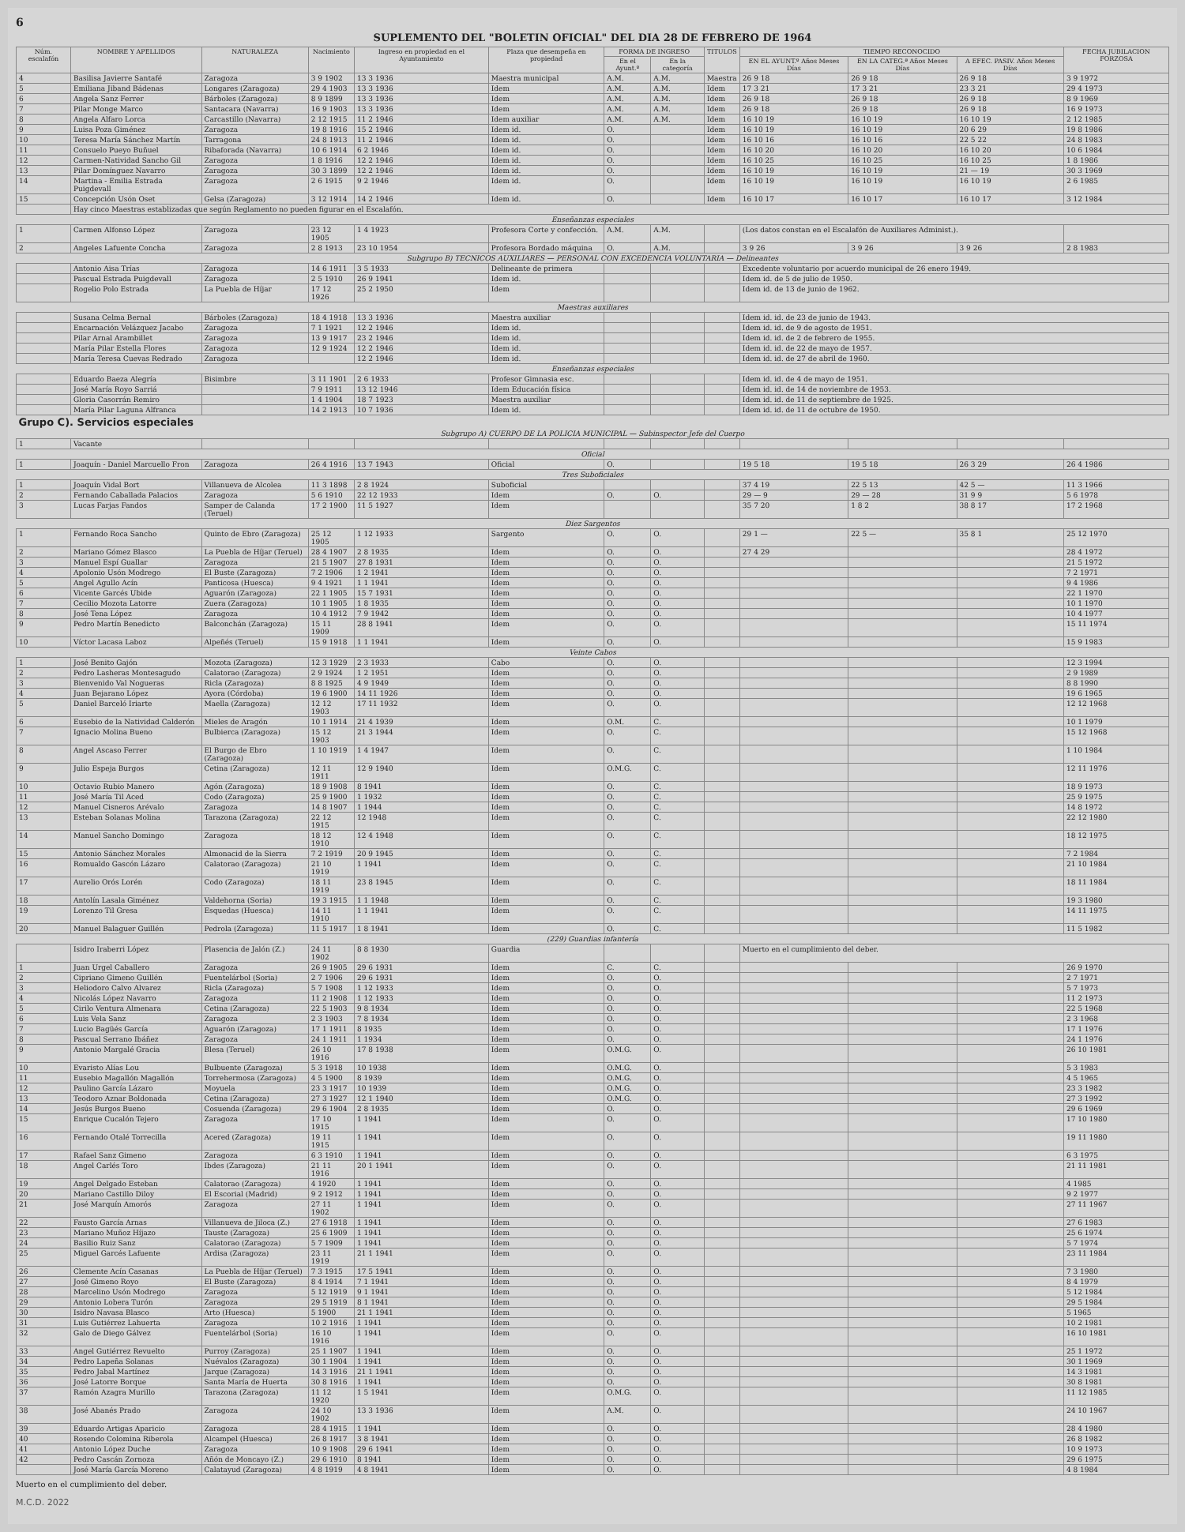6
SUPLEMENTO DEL "BOLETIN OFICIAL" DEL DIA 28 DE FEBRERO DE 1964
| Núm. escalafón | NOMBRE Y APELLIDOS | NATURALEZA | Nacimiento | Ingreso en propiedad en el Ayuntamiento | Plaza que desempeña en propiedad | FORMA DE INGRESO | | TITULOS | TIEMPO RECONOCIDO | | | FECHA JUBILACION FORZOSA |
| --- | --- | --- | --- | --- | --- | --- | --- | --- | --- | --- | --- | --- |
| | | | | | | En el Ayunt.º | En la categoría | | EN EL AYUNT.º Años Meses Días | EN LA CATEG.ª Años Meses Días | A EFEC. PASIV. Años Meses Días | |
| 4 | Basilisa Javierre Santafé | Zaragoza | 3 9 1902 | 13 3 1936 | Maestra municipal | A.M. | A.M. | Maestra | 26 9 18 | 26 9 18 | 26 9 18 | 3 9 1972 |
| 5 | Emiliana Jiband Bádenas | Longares (Zaragoza) | 29 4 1903 | 13 3 1936 | Idem | A.M. | A.M. | Idem | 17 3 21 | 17 3 21 | 23 3 21 | 29 4 1973 |
| 6 | Angela Sanz Ferrer | Bárboles (Zaragoza) | 8 9 1899 | 13 3 1936 | Idem | A.M. | A.M. | Idem | 26 9 18 | 26 9 18 | 26 9 18 | 8 9 1969 |
| 7 | Pilar Monge Marco | Santacara (Navarra) | 16 9 1903 | 13 3 1936 | Idem | A.M. | A.M. | Idem | 26 9 18 | 26 9 18 | 26 9 18 | 16 9 1973 |
| 8 | Angela Alfaro Lorca | Carcastillo (Navarra) | 2 12 1915 | 11 2 1946 | Idem auxiliar | A.M. | A.M. | Idem | 16 10 19 | 16 10 19 | 16 10 19 | 2 12 1985 |
| 9 | Luisa Poza Giménez | Zaragoza | 19 8 1916 | 15 2 1946 | Idem id. | O. | | Idem | 16 10 19 | 16 10 19 | 20 6 29 | 19 8 1986 |
| 10 | Teresa María Sánchez Martín | Tarragona | 24 8 1913 | 11 2 1946 | Idem id. | O. | | Idem | 16 10 16 | 16 10 16 | 22 5 22 | 24 8 1983 |
| 11 | Consuelo Pueyo Buñuel | Ribaforada (Navarra) | 10 6 1914 | 6 2 1946 | Idem id. | O. | | Idem | 16 10 20 | 16 10 20 | 16 10 20 | 10 6 1984 |
| 12 | Carmen-Natividad Sancho Gil | Zaragoza | 1 8 1916 | 12 2 1946 | Idem id. | O. | | Idem | 16 10 25 | 16 10 25 | 16 10 25 | 1 8 1986 |
| 13 | Pilar Domínguez Navarro | Zaragoza | 30 3 1899 | 12 2 1946 | Idem id. | O. | | Idem | 16 10 19 | 16 10 19 | 21 — 19 | 30 3 1969 |
| 14 | Martina - Emilia Estrada Puigdevall | Zaragoza | 2 6 1915 | 9 2 1946 | Idem id. | O. | | Idem | 16 10 19 | 16 10 19 | 16 10 19 | 2 6 1985 |
| 15 | Concepción Usón Oset | Gelsa (Zaragoza) | 3 12 1914 | 14 2 1946 | Idem id. | O. | | Idem | 16 10 17 | 16 10 17 | 16 10 17 | 3 12 1984 |
| | Hay cinco Maestras establizadas que según Reglamento no pueden figurar en el Escalafón. | | | | | | | | | | | |
| Enseñanzas especiales | | | | | | | | | | | | |
| 1 | Carmen Alfonso López | Zaragoza | 23 12 1905 | 1 4 1923 | Profesora Corte y confección. | A.M. | A.M. | | (Los datos constan en el Escalafón de Auxiliares Administ.). | | | |
| 2 | Angeles Lafuente Concha | Zaragoza | 2 8 1913 | 23 10 1954 | Profesora Bordado máquina | O. | A.M. | | 3 9 26 | 3 9 26 | 3 9 26 | 2 8 1983 |
| Subgrupo B) TECNICOS AUXILIARES — PERSONAL CON EXCEDENCIA VOLUNTARIA — Delineantes | | | | | | | | | | | | |
| | Antonio Aisa Trías | Zaragoza | 14 6 1911 | 3 5 1933 | Delineante de primera | | | | Excedente voluntario por acuerdo municipal de 26 enero 1949. | | | |
| | Pascual Estrada Puigdevall | Zaragoza | 2 5 1910 | 26 9 1941 | Idem id. | | | | Idem id. de 5 de julio de 1950. | | | |
| | Rogelio Polo Estrada | La Puebla de Híjar | 17 12 1926 | 25 2 1950 | Idem | | | | Idem id. de 13 de junio de 1962. | | | |
| Maestras auxiliares | | | | | | | | | | | | |
| | Susana Celma Bernal | Bárboles (Zaragoza) | 18 4 1918 | 13 3 1936 | Maestra auxiliar | | | | Idem id. id. de 23 de junio de 1943. | | | |
| | Encarnación Velázquez Jacabo | Zaragoza | 7 1 1921 | 12 2 1946 | Idem id. | | | | Idem id. id. de 9 de agosto de 1951. | | | |
| | Pilar Arnal Arambillet | Zaragoza | 13 9 1917 | 23 2 1946 | Idem id. | | | | Idem id. id. de 2 de febrero de 1955. | | | |
| | María Pilar Estella Flores | Zaragoza | 12 9 1924 | 12 2 1946 | Idem id. | | | | Idem id. id. de 22 de mayo de 1957. | | | |
| | María Teresa Cuevas Redrado | Zaragoza | | 12 2 1946 | Idem id. | | | | Idem id. id. de 27 de abril de 1960. | | | |
| Enseñanzas especiales | | | | | | | | | | | | |
| | Eduardo Baeza Alegría | Bisimbre | 3 11 1901 | 2 6 1933 | Profesor Gimnasia esc. | | | | Idem id. id. de 4 de mayo de 1951. | | | |
| | José María Royo Sarriá | | 7 9 1911 | 13 12 1946 | Idem Educación física | | | | Idem id. id. de 14 de noviembre de 1953. | | | |
| | Gloria Casorrán Remiro | | 1 4 1904 | 18 7 1923 | Maestra auxiliar | | | | Idem id. id. de 11 de septiembre de 1925. | | | |
| | María Pilar Laguna Alfranca | | 14 2 1913 | 10 7 1936 | Idem id. | | | | Idem id. id. de 11 de octubre de 1950. | | | |
| Grupo C). Servicios especiales | | | | | | | | | | | | |
| Subgrupo A) CUERPO DE LA POLICIA MUNICIPAL — Subinspector Jefe del Cuerpo | | | | | | | | | | | | |
| 1 | Vacante | | | | | | | | | | | |
| Oficial | | | | | | | | | | | | |
| 1 | Joaquín - Daniel Marcuello Fron | Zaragoza | 26 4 1916 | 13 7 1943 | Oficial | O. | | | 19 5 18 | 19 5 18 | 26 3 29 | 26 4 1986 |
| Tres Suboficiales | | | | | | | | | | | | |
| 1 | Joaquín Vidal Bort | Villanueva de Alcolea | 11 3 1898 | 2 8 1924 | Suboficial | | | | 37 4 19 | 22 5 13 | 42 5 — | 11 3 1966 |
| 2 | Fernando Caballada Palacios | Zaragoza | 5 6 1910 | 22 12 1933 | Idem | O. | O. | | 29 — 9 | 29 — 28 | 31 9 9 | 5 6 1978 |
| 3 | Lucas Farjas Fandos | Samper de Calanda (Teruel) | 17 2 1900 | 11 5 1927 | Idem | | | | 35 7 20 | 1 8 2 | 38 8 17 | 17 2 1968 |
| Diez Sargentos | | | | | | | | | | | | |
| 1 | Fernando Roca Sancho | Quinto de Ebro (Zaragoza) | 25 12 1905 | 1 12 1933 | Sargento | O. | O. | | 29 1 — | 22 5 — | 35 8 1 | 25 12 1970 |
| 2 | Mariano Gómez Blasco | La Puebla de Híjar (Teruel) | 28 4 1907 | 2 8 1935 | Idem | O. | O. | | 27 4 29 | | | 28 4 1972 |
| 3 | Manuel Espí Guallar | Zaragoza | 21 5 1907 | 27 8 1931 | Idem | O. | O. | | | | | 21 5 1972 |
| 4 | Apolonio Usón Modrego | El Buste (Zaragoza) | 7 2 1906 | 1 2 1941 | Idem | O. | O. | | | | | 7 2 1971 |
| 5 | Angel Agullo Acín | Panticosa (Huesca) | 9 4 1921 | 1 1 1941 | Idem | O. | O. | | | | | 9 4 1986 |
| 6 | Vicente Garcés Ubide | Aguarón (Zaragoza) | 22 1 1905 | 15 7 1931 | Idem | O. | O. | | | | | 22 1 1970 |
| 7 | Cecilio Mozota Latorre | Zuera (Zaragoza) | 10 1 1905 | 1 8 1935 | Idem | O. | O. | | | | | 10 1 1970 |
| 8 | José Tena López | Zaragoza | 10 4 1912 | 7 9 1942 | Idem | O. | O. | | | | | 10 4 1977 |
| 9 | Pedro Martín Benedicto | Balconchán (Zaragoza) | 15 11 1909 | 28 8 1941 | Idem | O. | O. | | | | | 15 11 1974 |
| 10 | Víctor Lacasa Laboz | Alpeñés (Teruel) | 15 9 1918 | 1 1 1941 | Idem | O. | O. | | | | | 15 9 1983 |
| Veinte Cabos | | | | | | | | | | | | |
| 1 | José Benito Gajón | Mozota (Zaragoza) | 12 3 1929 | 2 3 1933 | Cabo | O. | O. | | | | | 12 3 1994 |
| 2 | Pedro Lasheras Montesagudo | Calatorao (Zaragoza) | 2 9 1924 | 1 2 1951 | Idem | O. | O. | | | | | 2 9 1989 |
| 3 | Bienvenido Val Nogueras | Ricla (Zaragoza) | 8 8 1925 | 4 9 1949 | Idem | O. | O. | | | | | 8 8 1990 |
| 4 | Juan Bejarano López | Ayora (Córdoba) | 19 6 1900 | 14 11 1926 | Idem | O. | O. | | | | | 19 6 1965 |
| 5 | Daniel Barceló Iriarte | Maella (Zaragoza) | 12 12 1903 | 17 11 1932 | Idem | O. | O. | | | | | 12 12 1968 |
| 6 | Eusebio de la Natividad Calderón | Mieles de Aragón | 10 1 1914 | 21 4 1939 | Idem | O.M. | C. | | | | | 10 1 1979 |
| 7 | Ignacio Molina Bueno | Bulbierca (Zaragoza) | 15 12 1903 | 21 3 1944 | Idem | O. | C. | | | | | 15 12 1968 |
| 8 | Angel Ascaso Ferrer | El Burgo de Ebro (Zaragoza) | 1 10 1919 | 1 4 1947 | Idem | O. | C. | | | | | 1 10 1984 |
| 9 | Julio Espeja Burgos | Cetina (Zaragoza) | 12 11 1911 | 12 9 1940 | Idem | O.M.G. | C. | | | | | 12 11 1976 |
| 10 | Octavio Rubio Manero | Agón (Zaragoza) | 18 9 1908 | 8 1941 | Idem | O. | C. | | | | | 18 9 1973 |
| 11 | José María Til Aced | Codo (Zaragoza) | 25 9 1900 | 1 1932 | Idem | O. | C. | | | | | 25 9 1975 |
| 12 | Manuel Cisneros Arévalo | Zaragoza | 14 8 1907 | 1 1944 | Idem | O. | C. | | | | | 14 8 1972 |
| 13 | Esteban Solanas Molina | Tarazona (Zaragoza) | 22 12 1915 | 12 1948 | Idem | O. | C. | | | | | 22 12 1980 |
| 14 | Manuel Sancho Domingo | Zaragoza | 18 12 1910 | 12 4 1948 | Idem | O. | C. | | | | | 18 12 1975 |
| 15 | Antonio Sánchez Morales | Almonacid de la Sierra | 7 2 1919 | 20 9 1945 | Idem | O. | C. | | | | | 7 2 1984 |
| 16 | Romualdo Gascón Lázaro | Calatorao (Zaragoza) | 21 10 1919 | 1 1941 | Idem | O. | C. | | | | | 21 10 1984 |
| 17 | Aurelio Orós Lorén | Codo (Zaragoza) | 18 11 1919 | 23 8 1945 | Idem | O. | C. | | | | | 18 11 1984 |
| 18 | Antolín Lasala Giménez | Valdehorna (Soria) | 19 3 1915 | 1 1 1948 | Idem | O. | C. | | | | | 19 3 1980 |
| 19 | Lorenzo Til Gresa | Esquedas (Huesca) | 14 11 1910 | 1 1 1941 | Idem | O. | C. | | | | | 14 11 1975 |
| 20 | Manuel Balaguer Guillén | Pedrola (Zaragoza) | 11 5 1917 | 1 8 1941 | Idem | O. | C. | | | | | 11 5 1982 |
| (229) Guardias infantería | | | | | | | | | | | | |
| | Isidro Iraberri López | Plasencia de Jalón (Z.) | 24 11 1902 | 8 8 1930 | Guardia | | | | Muerto en el cumplimiento del deber. | | | |
| 1 | Juan Urgel Caballero | Zaragoza | 26 9 1905 | 29 6 1931 | Idem | C. | C. | | | | | 26 9 1970 |
| 2 | Cipriano Gimeno Guillén | Fuentelárbol (Soria) | 2 7 1906 | 29 6 1931 | Idem | O. | O. | | | | | 2 7 1971 |
| 3 | Heliodoro Calvo Alvarez | Ricla (Zaragoza) | 5 7 1908 | 1 12 1933 | Idem | O. | O. | | | | | 5 7 1973 |
| 4 | Nicolás López Navarro | Zaragoza | 11 2 1908 | 1 12 1933 | Idem | O. | O. | | | | | 11 2 1973 |
| 5 | Cirilo Ventura Almenara | Cetina (Zaragoza) | 22 5 1903 | 9 8 1934 | Idem | O. | O. | | | | | 22 5 1968 |
| 6 | Luis Vela Sanz | Zaragoza | 2 3 1903 | 7 8 1934 | Idem | O. | O. | | | | | 2 3 1968 |
| 7 | Lucio Bagüés García | Aguarón (Zaragoza) | 17 1 1911 | 8 1935 | Idem | O. | O. | | | | | 17 1 1976 |
| 8 | Pascual Serrano Ibáñez | Zaragoza | 24 1 1911 | 1 1934 | Idem | O. | O. | | | | | 24 1 1976 |
| 9 | Antonio Margalé Gracia | Blesa (Teruel) | 26 10 1916 | 17 8 1938 | Idem | O.M.G. | O. | | | | | 26 10 1981 |
| 10 | Evaristo Alías Lou | Bulbuente (Zaragoza) | 5 3 1918 | 10 1938 | Idem | O.M.G. | O. | | | | | 5 3 1983 |
| 11 | Eusebio Magallón Magallón | Torrehermosa (Zaragoza) | 4 5 1900 | 8 1939 | Idem | O.M.G. | O. | | | | | 4 5 1965 |
| 12 | Paulino García Lázaro | Moyuela | 23 3 1917 | 10 1939 | Idem | O.M.G. | O. | | | | | 23 3 1982 |
| 13 | Teodoro Aznar Boldonada | Cetina (Zaragoza) | 27 3 1927 | 12 1 1940 | Idem | O.M.G. | O. | | | | | 27 3 1992 |
| 14 | Jesús Burgos Bueno | Cosuenda (Zaragoza) | 29 6 1904 | 2 8 1935 | Idem | O. | O. | | | | | 29 6 1969 |
| 15 | Enrique Cucalón Tejero | Zaragoza | 17 10 1915 | 1 1941 | Idem | O. | O. | | | | | 17 10 1980 |
| 16 | Fernando Otalé Torrecilla | Acered (Zaragoza) | 19 11 1915 | 1 1941 | Idem | O. | O. | | | | | 19 11 1980 |
| 17 | Rafael Sanz Gimeno | Zaragoza | 6 3 1910 | 1 1941 | Idem | O. | O. | | | | | 6 3 1975 |
| 18 | Angel Carlés Toro | Ibdes (Zaragoza) | 21 11 1916 | 20 1 1941 | Idem | O. | O. | | | | | 21 11 1981 |
| 19 | Angel Delgado Esteban | Calatorao (Zaragoza) | 4 1920 | 1 1941 | Idem | O. | O. | | | | | 4 1985 |
| 20 | Mariano Castillo Diloy | El Escorial (Madrid) | 9 2 1912 | 1 1941 | Idem | O. | O. | | | | | 9 2 1977 |
| 21 | José Marquín Amorós | Zaragoza | 27 11 1902 | 1 1941 | Idem | O. | O. | | | | | 27 11 1967 |
| 22 | Fausto García Arnas | Villanueva de Jiloca (Z.) | 27 6 1918 | 1 1941 | Idem | O. | O. | | | | | 27 6 1983 |
| 23 | Mariano Muñoz Híjazo | Tauste (Zaragoza) | 25 6 1909 | 1 1941 | Idem | O. | O. | | | | | 25 6 1974 |
| 24 | Basilio Ruiz Sanz | Calatorao (Zaragoza) | 5 7 1909 | 1 1941 | Idem | O. | O. | | | | | 5 7 1974 |
| 25 | Miguel Garcés Lafuente | Ardisa (Zaragoza) | 23 11 1919 | 21 1 1941 | Idem | O. | O. | | | | | 23 11 1984 |
| 26 | Clemente Acín Casanas | La Puebla de Híjar (Teruel) | 7 3 1915 | 17 5 1941 | Idem | O. | O. | | | | | 7 3 1980 |
| 27 | José Gimeno Royo | El Buste (Zaragoza) | 8 4 1914 | 7 1 1941 | Idem | O. | O. | | | | | 8 4 1979 |
| 28 | Marcelino Usón Modrego | Zaragoza | 5 12 1919 | 9 1 1941 | Idem | O. | O. | | | | | 5 12 1984 |
| 29 | Antonio Lobera Turón | Zaragoza | 29 5 1919 | 8 1 1941 | Idem | O. | O. | | | | | 29 5 1984 |
| 30 | Isidro Navasa Blasco | Arto (Huesca) | 5 1900 | 21 1 1941 | Idem | O. | O. | | | | | 5 1965 |
| 31 | Luis Gutiérrez Lahuerta | Zaragoza | 10 2 1916 | 1 1941 | Idem | O. | O. | | | | | 10 2 1981 |
| 32 | Galo de Diego Gálvez | Fuentelárbol (Soria) | 16 10 1916 | 1 1941 | Idem | O. | O. | | | | | 16 10 1981 |
| 33 | Angel Gutiérrez Revuelto | Purroy (Zaragoza) | 25 1 1907 | 1 1941 | Idem | O. | O. | | | | | 25 1 1972 |
| 34 | Pedro Lapeña Solanas | Nuévalos (Zaragoza) | 30 1 1904 | 1 1941 | Idem | O. | O. | | | | | 30 1 1969 |
| 35 | Pedro Jabal Martínez | Jarque (Zaragoza) | 14 3 1916 | 21 1 1941 | Idem | O. | O. | | | | | 14 3 1981 |
| 36 | José Latorre Borque | Santa María de Huerta | 30 8 1916 | 1 1941 | Idem | O. | O. | | | | | 30 8 1981 |
| 37 | Ramón Azagra Murillo | Tarazona (Zaragoza) | 11 12 1920 | 1 5 1941 | Idem | O.M.G. | O. | | | | | 11 12 1985 |
| 38 | José Abanés Prado | Zaragoza | 24 10 1902 | 13 3 1936 | Idem | A.M. | O. | | | | | 24 10 1967 |
| 39 | Eduardo Artigas Aparicio | Zaragoza | 28 4 1915 | 1 1941 | Idem | O. | O. | | | | | 28 4 1980 |
| 40 | Rosendo Colomina Riberola | Alcampel (Huesca) | 26 8 1917 | 3 8 1941 | Idem | O. | O. | | | | | 26 8 1982 |
| 41 | Antonio López Duche | Zaragoza | 10 9 1908 | 29 6 1941 | Idem | O. | O. | | | | | 10 9 1973 |
| 42 | Pedro Cascán Zornoza | Añón de Moncayo (Z.) | 29 6 1910 | 8 1941 | Idem | O. | O. | | | | | 29 6 1975 |
| | José María García Moreno | Calatayud (Zaragoza) | 4 8 1919 | 4 8 1941 | Idem | O. | O. | | | | | 4 8 1984 |
Muerto en el cumplimiento del deber.
M.C.D. 2022